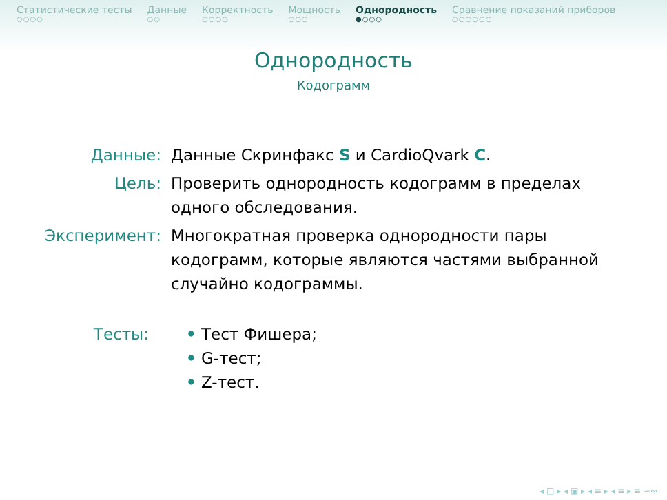Статистические тесты
○○○○
Данные
○○
Корректность
○○○○
Мощность
○○○
Однородность
●○○○
Сравнение показаний приборов
○○○○○○
Однородность
Кодограмм
Данные: Данные Скринфакс S и CardioQvark C.
Цель: Проверить однородность кодограмм в пределах
одного обследования.
Эксперимент: Многократная проверка однородности пары
кодограмм, которые являются частями выбранной
случайно кодограммы.
Тесты: • Тест Фишера;
• G-тест;
• Z-тест.
◂ □ ▸ ◂ ▣ ▸ ◂ ≡ ▸ ◂ ≡ ▸ ≡ ∽∾